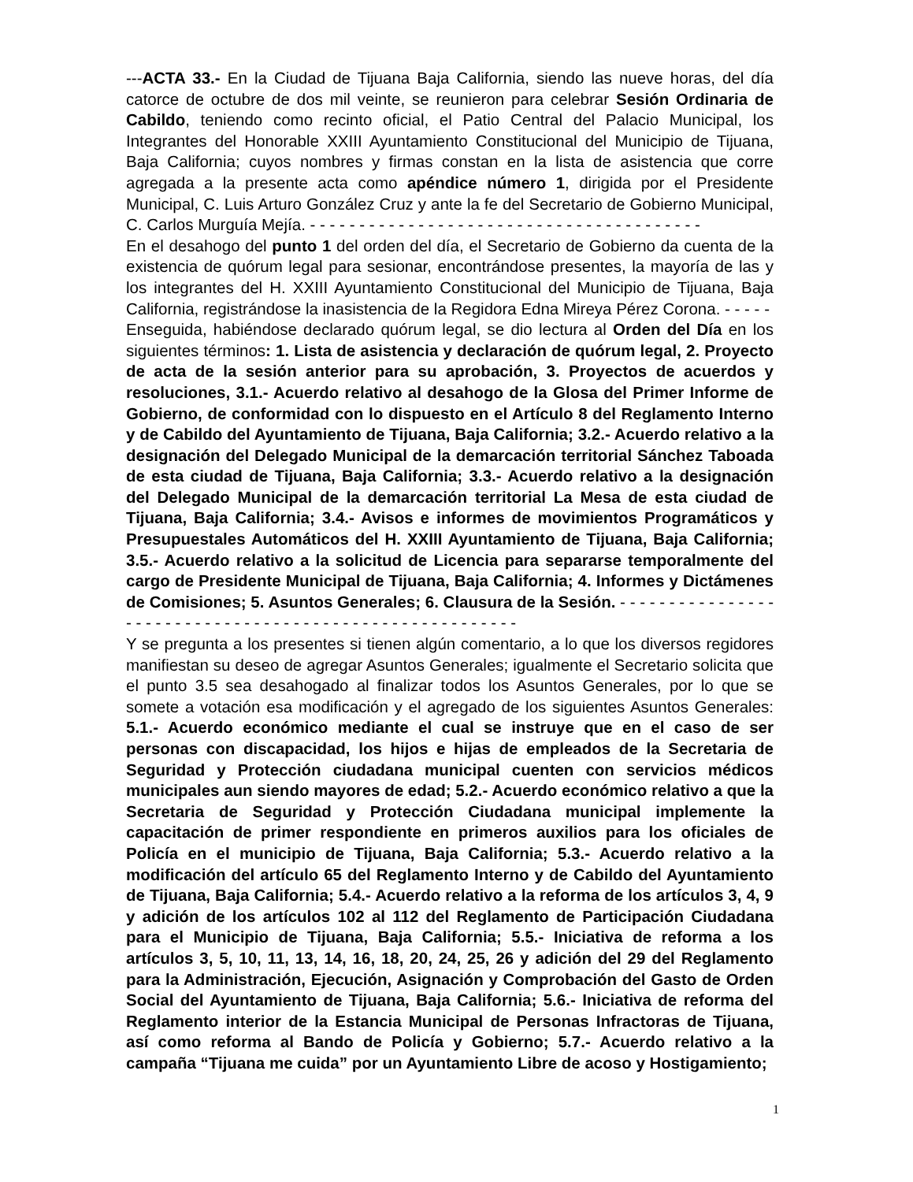---ACTA 33.- En la Ciudad de Tijuana Baja California, siendo las nueve horas, del día catorce de octubre de dos mil veinte, se reunieron para celebrar Sesión Ordinaria de Cabildo, teniendo como recinto oficial, el Patio Central del Palacio Municipal, los Integrantes del Honorable XXIII Ayuntamiento Constitucional del Municipio de Tijuana, Baja California; cuyos nombres y firmas constan en la lista de asistencia que corre agregada a la presente acta como apéndice número 1, dirigida por el Presidente Municipal, C. Luis Arturo González Cruz y ante la fe del Secretario de Gobierno Municipal, C. Carlos Murguía Mejía. - - - - - - - - - - - - - - - - - - - - - - - - - - - - - - - - - - - - - - - -
En el desahogo del punto 1 del orden del día, el Secretario de Gobierno da cuenta de la existencia de quórum legal para sesionar, encontrándose presentes, la mayoría de las y los integrantes del H. XXIII Ayuntamiento Constitucional del Municipio de Tijuana, Baja California, registrándose la inasistencia de la Regidora Edna Mireya Pérez Corona. - - - - -
Enseguida, habiéndose declarado quórum legal, se dio lectura al Orden del Día en los siguientes términos: 1. Lista de asistencia y declaración de quórum legal, 2. Proyecto de acta de la sesión anterior para su aprobación, 3. Proyectos de acuerdos y resoluciones, 3.1.- Acuerdo relativo al desahogo de la Glosa del Primer Informe de Gobierno, de conformidad con lo dispuesto en el Artículo 8 del Reglamento Interno y de Cabildo del Ayuntamiento de Tijuana, Baja California; 3.2.- Acuerdo relativo a la designación del Delegado Municipal de la demarcación territorial Sánchez Taboada de esta ciudad de Tijuana, Baja California; 3.3.- Acuerdo relativo a la designación del Delegado Municipal de la demarcación territorial La Mesa de esta ciudad de Tijuana, Baja California; 3.4.- Avisos e informes de movimientos Programáticos y Presupuestales Automáticos del H. XXIII Ayuntamiento de Tijuana, Baja California; 3.5.- Acuerdo relativo a la solicitud de Licencia para separarse temporalmente del cargo de Presidente Municipal de Tijuana, Baja California; 4. Informes y Dictámenes de Comisiones; 5. Asuntos Generales; 6. Clausura de la Sesión. - - - - - - - - - - - - - - - - - - - - - - - - - - - - - - - - - - - - - - - - - - - - - - - - - - - - - - - -
Y se pregunta a los presentes si tienen algún comentario, a lo que los diversos regidores manifiestan su deseo de agregar Asuntos Generales; igualmente el Secretario solicita que el punto 3.5 sea desahogado al finalizar todos los Asuntos Generales, por lo que se somete a votación esa modificación y el agregado de los siguientes Asuntos Generales: 5.1.- Acuerdo económico mediante el cual se instruye que en el caso de ser personas con discapacidad, los hijos e hijas de empleados de la Secretaria de Seguridad y Protección ciudadana municipal cuenten con servicios médicos municipales aun siendo mayores de edad; 5.2.- Acuerdo económico relativo a que la Secretaria de Seguridad y Protección Ciudadana municipal implemente la capacitación de primer respondiente en primeros auxilios para los oficiales de Policía en el municipio de Tijuana, Baja California; 5.3.- Acuerdo relativo a la modificación del artículo 65 del Reglamento Interno y de Cabildo del Ayuntamiento de Tijuana, Baja California; 5.4.- Acuerdo relativo a la reforma de los artículos 3, 4, 9 y adición de los artículos 102 al 112 del Reglamento de Participación Ciudadana para el Municipio de Tijuana, Baja California; 5.5.- Iniciativa de reforma a los artículos 3, 5, 10, 11, 13, 14, 16, 18, 20, 24, 25, 26 y adición del 29 del Reglamento para la Administración, Ejecución, Asignación y Comprobación del Gasto de Orden Social del Ayuntamiento de Tijuana, Baja California; 5.6.- Iniciativa de reforma del Reglamento interior de la Estancia Municipal de Personas Infractoras de Tijuana, así como reforma al Bando de Policía y Gobierno; 5.7.- Acuerdo relativo a la campaña “Tijuana me cuida” por un Ayuntamiento Libre de acoso y Hostigamiento;
1